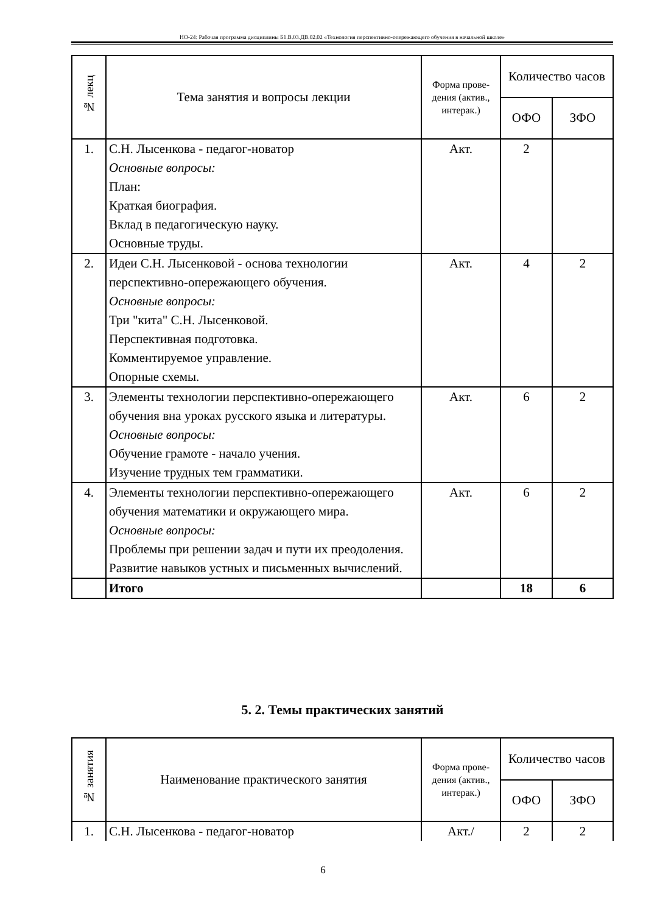НО-24: Рабочая программа дисциплины Б1.В.03.ДВ.02.02 «Технология перспективно-опережающего обучения в начальной школе»
| № лекц | Тема занятия и вопросы лекции | Форма прове-дения (актив., интерак.) | Количество часов | |
| --- | --- | --- | --- | --- |
| | | | ОФО | ЗФО |
| 1. | С.Н. Лысенкова - педагог-новатор Основные вопросы: План: Краткая биография. Вклад в педагогическую науку. Основные труды. | Акт. | 2 | |
| 2. | Идеи С.Н. Лысенковой - основа технологии перспективно-опережающего обучения. Основные вопросы: Три "кита" С.Н. Лысенковой. Перспективная подготовка. Комментируемое управление. Опорные схемы. | Акт. | 4 | 2 |
| 3. | Элементы технологии перспективно-опережающего обучения вна уроках русского языка и литературы. Основные вопросы: Обучение грамоте - начало учения. Изучение трудных тем грамматики. | Акт. | 6 | 2 |
| 4. | Элементы технологии перспективно-опережающего обучения математики и окружающего мира. Основные вопросы: Проблемы при решении задач и пути их преодоления. Развитие навыков устных и письменных вычислений. | Акт. | 6 | 2 |
| | Итого | | 18 | 6 |
5. 2. Темы практических занятий
| № занятия | Наименование практического занятия | Форма прове-дения (актив., интерак.) | Количество часов | |
| --- | --- | --- | --- | --- |
| | | | ОФО | ЗФО |
| 1. | С.Н. Лысенкова - педагог-новатор | Акт./ | 2 | 2 |
6